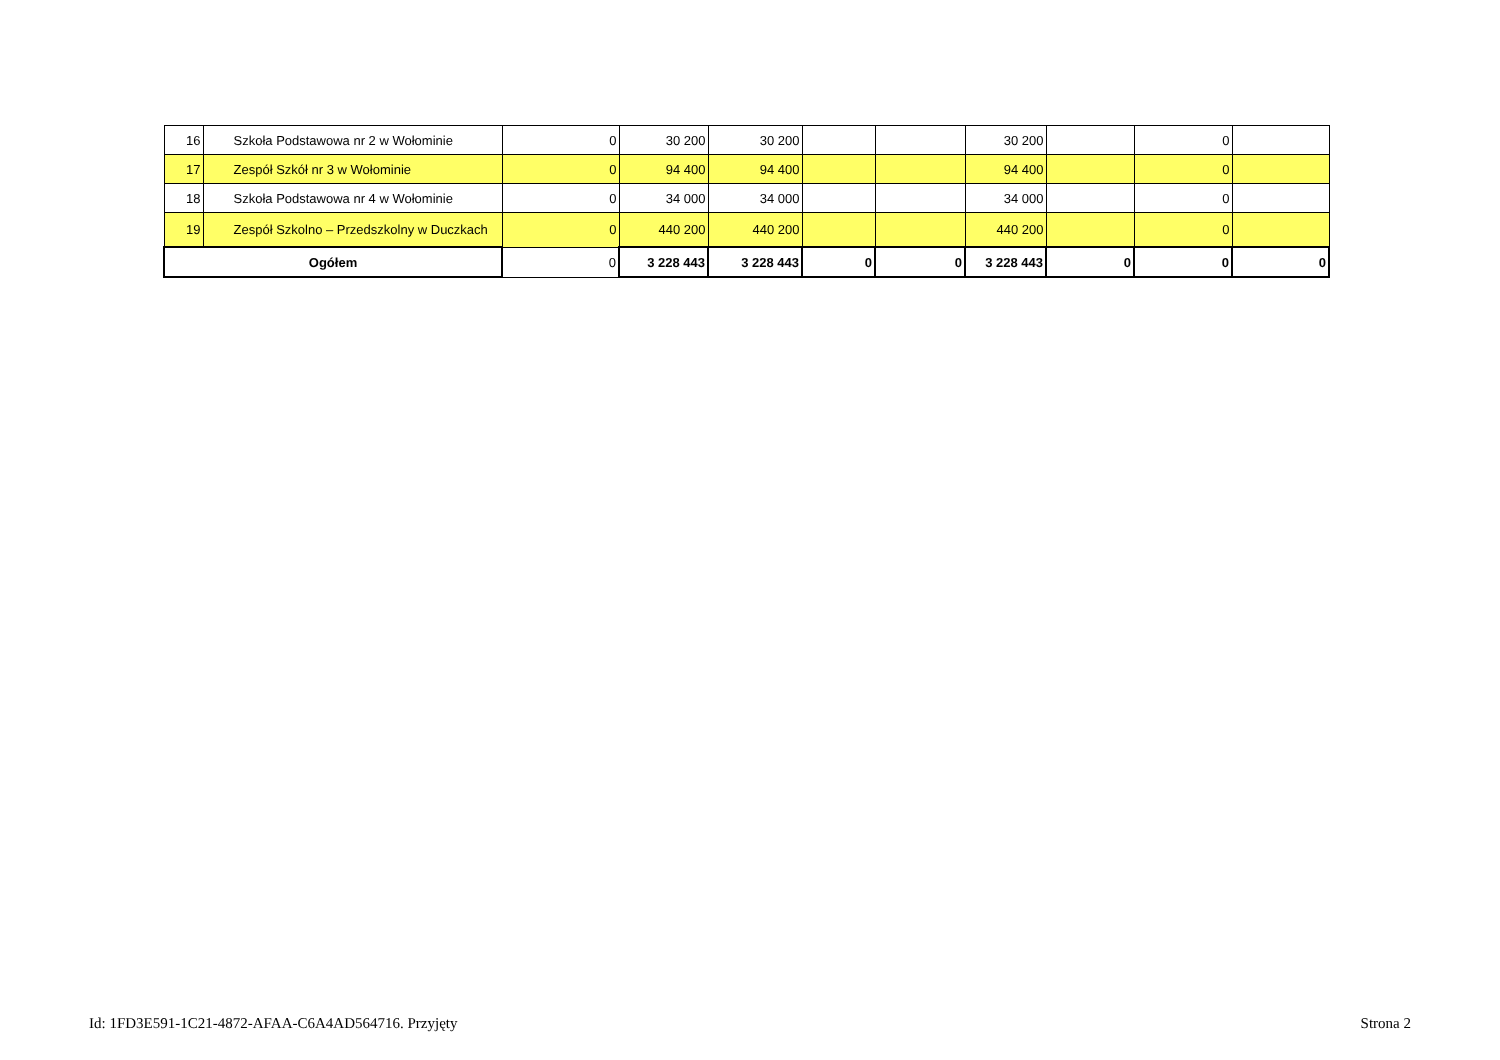| 16 | Szkoła Podstawowa nr 2 w Wołominie | 0 | 30 200 | 30 200 | | | 30 200 | | 0 | |
| 17 | Zespół Szkół nr 3 w Wołominie | 0 | 94 400 | 94 400 | | | 94 400 | | 0 | |
| 18 | Szkoła Podstawowa nr 4 w Wołominie | 0 | 34 000 | 34 000 | | | 34 000 | | 0 | |
| 19 | Zespół Szkolno – Przedszkolny w Duczkach | 0 | 440 200 | 440 200 | | | 440 200 | | 0 | |
| Ogółem | | 0 | 3 228 443 | 3 228 443 | 0 | 0 | 3 228 443 | 0 | 0 | 0 |
Id: 1FD3E591-1C21-4872-AFAA-C6A4AD564716. Przyjęty Strona 2